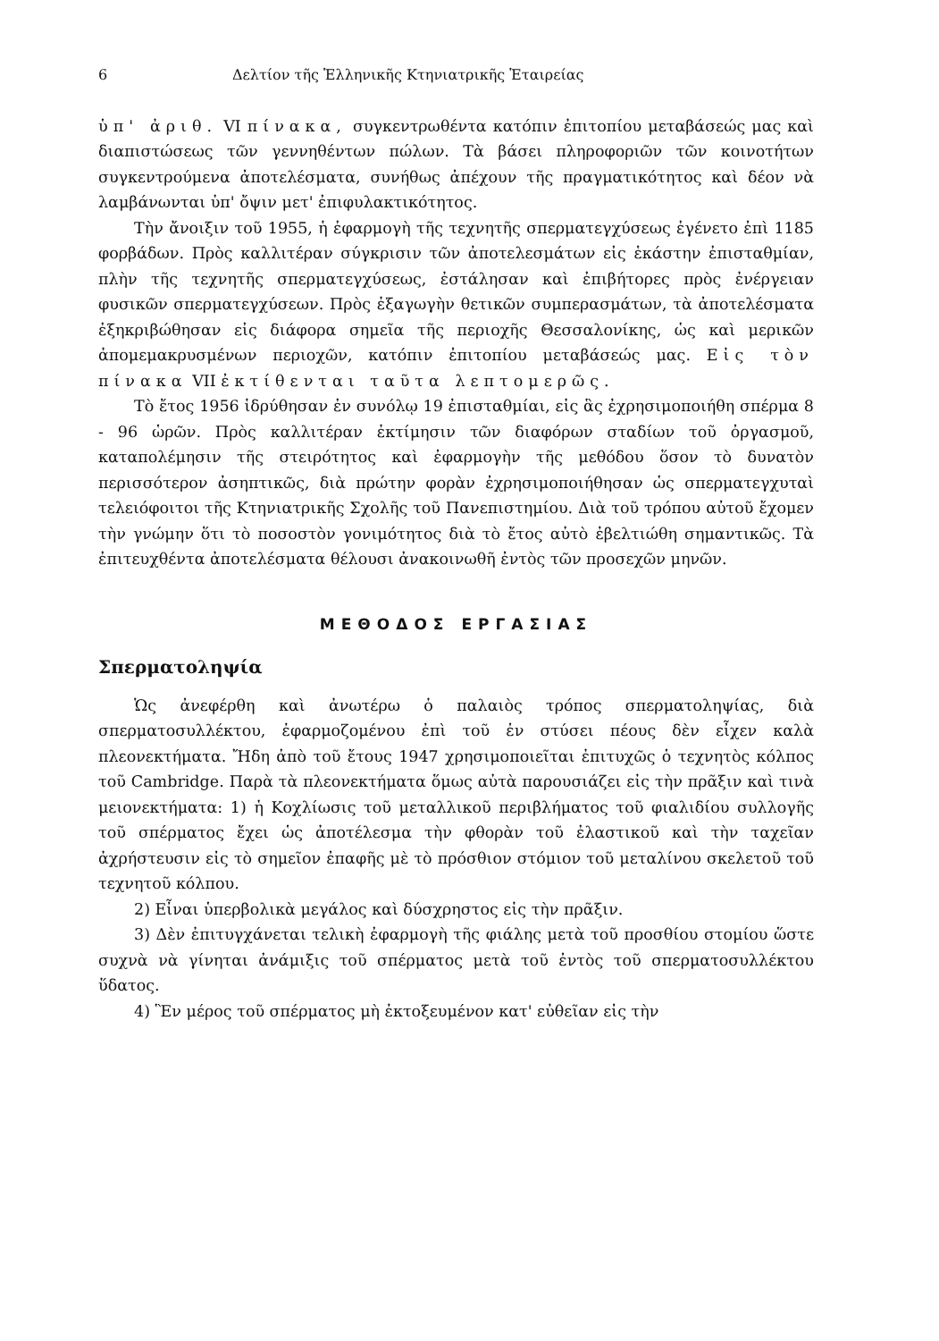6 Δελτίον τῆς Ἑλληνικῆς Κτηνιατρικῆς Ἑταιρείας
ὑπ' ἀριθ. VI πίνακα, συγκεντρωθέντα κατόπιν ἐπιτοπίου μεταβάσεώς μας καὶ διαπιστώσεως τῶν γεννηθέντων πώλων. Τὰ βάσει πληροφοριῶν τῶν κοινοτήτων συγκεντρούμενα ἀποτελέσματα, συνήθως ἀπέχουν τῆς πραγματικότητος καὶ δέον νὰ λαμβάνωνται ὑπ' ὄψιν μετ' ἐπιφυλακτικότητος.
Τὴν ἄνοιξιν τοῦ 1955, ἡ ἐφαρμογὴ τῆς τεχνητῆς σπερματεγχύσεως ἐγένετο ἐπὶ 1185 φορβάδων. Πρὸς καλλιτέραν σύγκρισιν τῶν ἀποτελεσμάτων εἰς ἑκάστην ἐπισταθμίαν, πλὴν τῆς τεχνητῆς σπερματεγχύσεως, ἐστάλησαν καὶ ἐπιβήτορες πρὸς ἐνέργειαν φυσικῶν σπερματεγχύσεων. Πρὸς ἐξαγωγὴν θετικῶν συμπερασμάτων, τὰ ἀποτελέσματα ἐξηκριβώθησαν εἰς διάφορα σημεῖα τῆς περιοχῆς Θεσσαλονίκης, ὡς καὶ μερικῶν ἀπομεμακρυσμένων περιοχῶν, κατόπιν ἐπιτοπίου μεταβάσεώς μας. Εἰς τὸν πίνακα VII ἐκτίθενται ταῦτα λεπτομερῶς.
Τὸ ἔτος 1956 ἱδρύθησαν ἐν συνόλῳ 19 ἐπισταθμίαι, εἰς ἃς ἐχρησιμοποιήθη σπέρμα 8 - 96 ὡρῶν. Πρὸς καλλιτέραν ἐκτίμησιν τῶν διαφόρων σταδίων τοῦ ὀργασμοῦ, καταπολέμησιν τῆς στειρότητος καὶ ἐφαρμογὴν τῆς μεθόδου ὅσον τὸ δυνατὸν περισσότερον ἀσηπτικῶς, διὰ πρώτην φορὰν ἐχρησιμοποιήθησαν ὡς σπερματεγχυταὶ τελειόφοιτοι τῆς Κτηνιατρικῆς Σχολῆς τοῦ Πανεπιστημίου. Διὰ τοῦ τρόπου αὐτοῦ ἔχομεν τὴν γνώμην ὅτι τὸ ποσοστὸν γονιμότητος διὰ τὸ ἔτος αὐτὸ ἐβελτιώθη σημαντικῶς. Τὰ ἐπιτευχθέντα ἀποτελέσματα θέλουσι ἀνακοινωθῆ ἐντὸς τῶν προσεχῶν μηνῶν.
ΜΕΘΟΔΟΣ ΕΡΓΑΣΙΑΣ
Σπερματοληψία
Ὡς ἀνεφέρθη καὶ ἀνωτέρω ὁ παλαιὸς τρόπος σπερματοληψίας, διὰ σπερματοσυλλέκτου, ἐφαρμοζομένου ἐπὶ τοῦ ἐν στύσει πέους δὲν εἶχεν καλὰ πλεονεκτήματα. Ἤδη ἀπὸ τοῦ ἔτους 1947 χρησιμοποιεῖται ἐπιτυχῶς ὁ τεχνητὸς κόλπος τοῦ Cambridge. Παρὰ τὰ πλεονεκτήματα ὅμως αὐτὰ παρουσιάζει εἰς τὴν πρᾶξιν καὶ τινὰ μειονεκτήματα: 1) ἡ Κοχλίωσις τοῦ μεταλλικοῦ περιβλήματος τοῦ φιαλιδίου συλλογῆς τοῦ σπέρματος ἔχει ὡς ἀποτέλεσμα τὴν φθορὰν τοῦ ἐλαστικοῦ καὶ τὴν ταχεῖαν ἀχρήστευσιν εἰς τὸ σημεῖον ἐπαφῆς μὲ τὸ πρόσθιον στόμιον τοῦ μεταλίνου σκελετοῦ τοῦ τεχνητοῦ κόλπου.
2) Εἶναι ὑπερβολικὰ μεγάλος καὶ δύσχρηστος εἰς τὴν πρᾶξιν.
3) Δὲν ἐπιτυγχάνεται τελικὴ ἐφαρμογὴ τῆς φιάλης μετὰ τοῦ προσθίου στομίου ὥστε συχνὰ νὰ γίνηται ἀνάμιξις τοῦ σπέρματος μετὰ τοῦ ἐντὸς τοῦ σπερματοσυλλέκτου ὕδατος.
4) Ἓν μέρος τοῦ σπέρματος μὴ ἐκτοξευμένον κατ' εὐθεῖαν εἰς τὴν